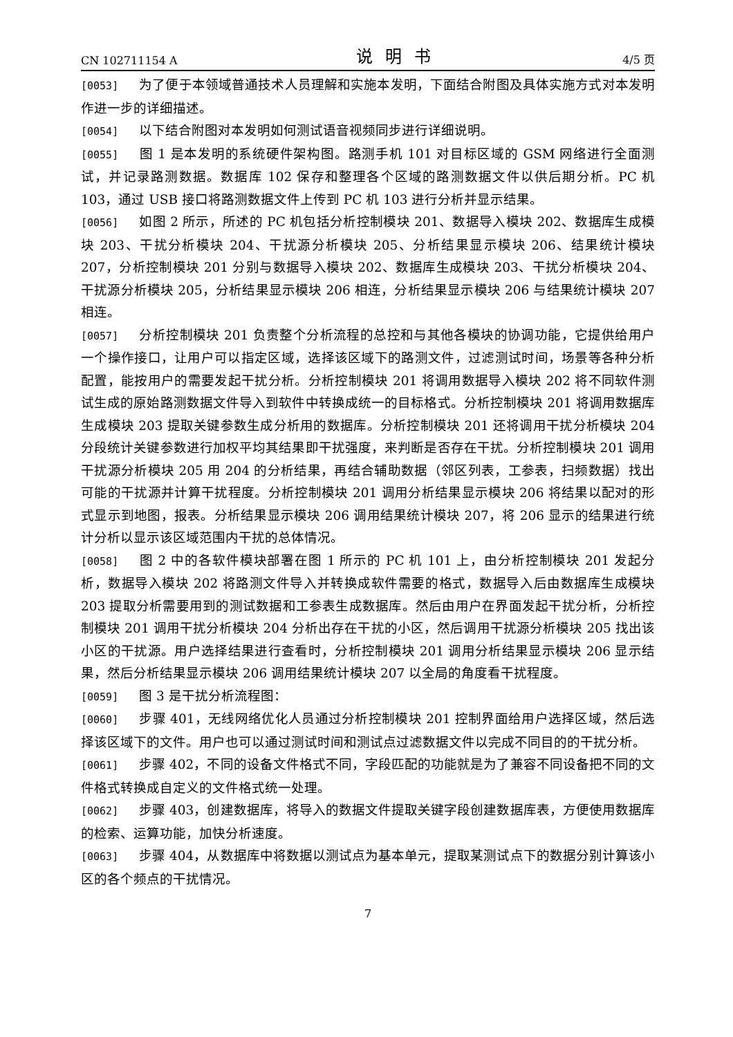CN 102711154 A 说明书 4/5 页
[0053] 为了便于本领域普通技术人员理解和实施本发明，下面结合附图及具体实施方式对本发明作进一步的详细描述。
[0054] 以下结合附图对本发明如何测试语音视频同步进行详细说明。
[0055] 图 1 是本发明的系统硬件架构图。路测手机 101 对目标区域的 GSM 网络进行全面测试，并记录路测数据。数据库 102 保存和整理各个区域的路测数据文件以供后期分析。PC 机 103，通过 USB 接口将路测数据文件上传到 PC 机 103 进行分析并显示结果。
[0056] 如图 2 所示，所述的 PC 机包括分析控制模块 201、数据导入模块 202、数据库生成模块 203、干扰分析模块 204、干扰源分析模块 205、分析结果显示模块 206、结果统计模块 207，分析控制模块 201 分别与数据导入模块 202、数据库生成模块 203、干扰分析模块 204、干扰源分析模块 205，分析结果显示模块 206 相连，分析结果显示模块 206 与结果统计模块 207 相连。
[0057] 分析控制模块 201 负责整个分析流程的总控和与其他各模块的协调功能，它提供给用户一个操作接口，让用户可以指定区域，选择该区域下的路测文件，过滤测试时间，场景等各种分析配置，能按用户的需要发起干扰分析。分析控制模块 201 将调用数据导入模块 202 将不同软件测试生成的原始路测数据文件导入到软件中转换成统一的目标格式。分析控制模块 201 将调用数据库生成模块 203 提取关键参数生成分析用的数据库。分析控制模块 201 还将调用干扰分析模块 204 分段统计关键参数进行加权平均其结果即干扰强度，来判断是否存在干扰。分析控制模块 201 调用干扰源分析模块 205 用 204 的分析结果，再结合辅助数据（邻区列表，工参表，扫频数据）找出可能的干扰源并计算干扰程度。分析控制模块 201 调用分析结果显示模块 206 将结果以配对的形式显示到地图，报表。分析结果显示模块 206 调用结果统计模块 207，将 206 显示的结果进行统计分析以显示该区域范围内干扰的总体情况。
[0058] 图 2 中的各软件模块部署在图 1 所示的 PC 机 101 上，由分析控制模块 201 发起分析，数据导入模块 202 将路测文件导入并转换成软件需要的格式，数据导入后由数据库生成模块 203 提取分析需要用到的测试数据和工参表生成数据库。然后由用户在界面发起干扰分析，分析控制模块 201 调用干扰分析模块 204 分析出存在干扰的小区，然后调用干扰源分析模块 205 找出该小区的干扰源。用户选择结果进行查看时，分析控制模块 201 调用分析结果显示模块 206 显示结果，然后分析结果显示模块 206 调用结果统计模块 207 以全局的角度看干扰程度。
[0059] 图 3 是干扰分析流程图：
[0060] 步骤 401，无线网络优化人员通过分析控制模块 201 控制界面给用户选择区域，然后选择该区域下的文件。用户也可以通过测试时间和测试点过滤数据文件以完成不同目的的干扰分析。
[0061] 步骤 402，不同的设备文件格式不同，字段匹配的功能就是为了兼容不同设备把不同的文件格式转换成自定义的文件格式统一处理。
[0062] 步骤 403，创建数据库，将导入的数据文件提取关键字段创建数据库表，方便使用数据库的检索、运算功能，加快分析速度。
[0063] 步骤 404，从数据库中将数据以测试点为基本单元，提取某测试点下的数据分别计算该小区的各个频点的干扰情况。
7